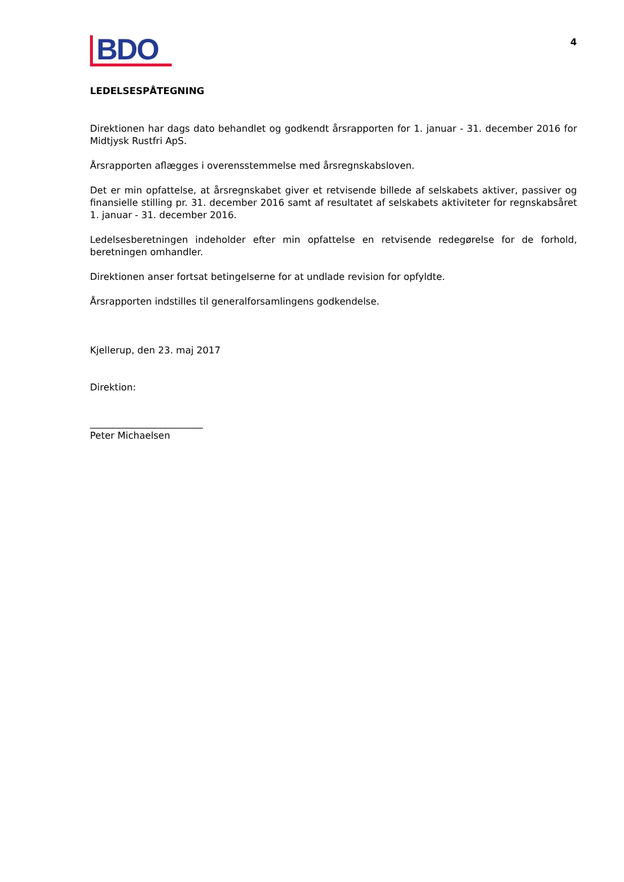BDO
4
LEDELSESPÅTEGNING
Direktionen har dags dato behandlet og godkendt årsrapporten for 1. januar - 31. december 2016 for Midtjysk Rustfri ApS.
Årsrapporten aflægges i overensstemmelse med årsregnskabsloven.
Det er min opfattelse, at årsregnskabet giver et retvisende billede af selskabets aktiver, passiver og finansielle stilling pr. 31. december 2016 samt af resultatet af selskabets aktiviteter for regnskabsåret 1. januar - 31. december 2016.
Ledelsesberetningen indeholder efter min opfattelse en retvisende redegørelse for de forhold, beretningen omhandler.
Direktionen anser fortsat betingelserne for at undlade revision for opfyldte.
Årsrapporten indstilles til generalforsamlingens godkendelse.
Kjellerup, den 23. maj 2017
Direktion:
________________________
Peter Michaelsen